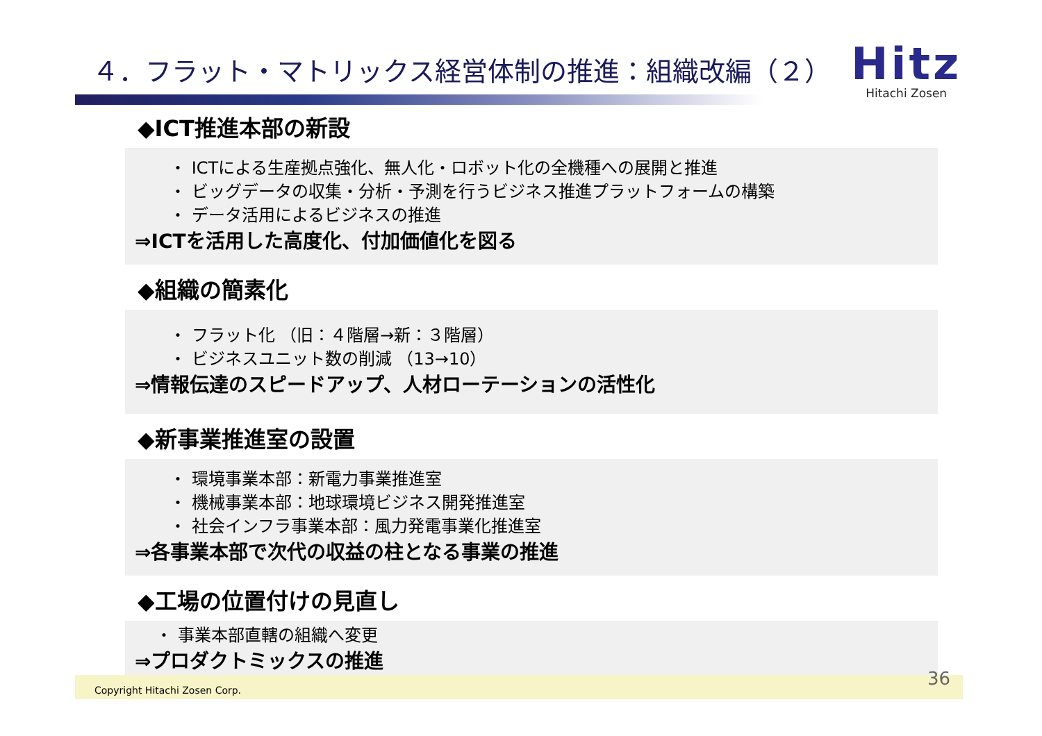４．フラット・マトリックス経営体制の推進：組織改編（２）
Hitz
Hitachi Zosen
◆ICT推進本部の新設
・ ICTによる生産拠点強化、無人化・ロボット化の全機種への展開と推進
・ ビッグデータの収集・分析・予測を行うビジネス推進プラットフォームの構築
・ データ活用によるビジネスの推進
⇒ICTを活用した高度化、付加価値化を図る
◆組織の簡素化
・ フラット化 （旧：４階層→新：３階層）
・ ビジネスユニット数の削減 （13→10）
⇒情報伝達のスピードアップ、人材ローテーションの活性化
◆新事業推進室の設置
・ 環境事業本部：新電力事業推進室
・ 機械事業本部：地球環境ビジネス開発推進室
・ 社会インフラ事業本部：風力発電事業化推進室
⇒各事業本部で次代の収益の柱となる事業の推進
◆工場の位置付けの見直し
・ 事業本部直轄の組織へ変更
⇒プロダクトミックスの推進
Copyright Hitachi Zosen Corp.
36